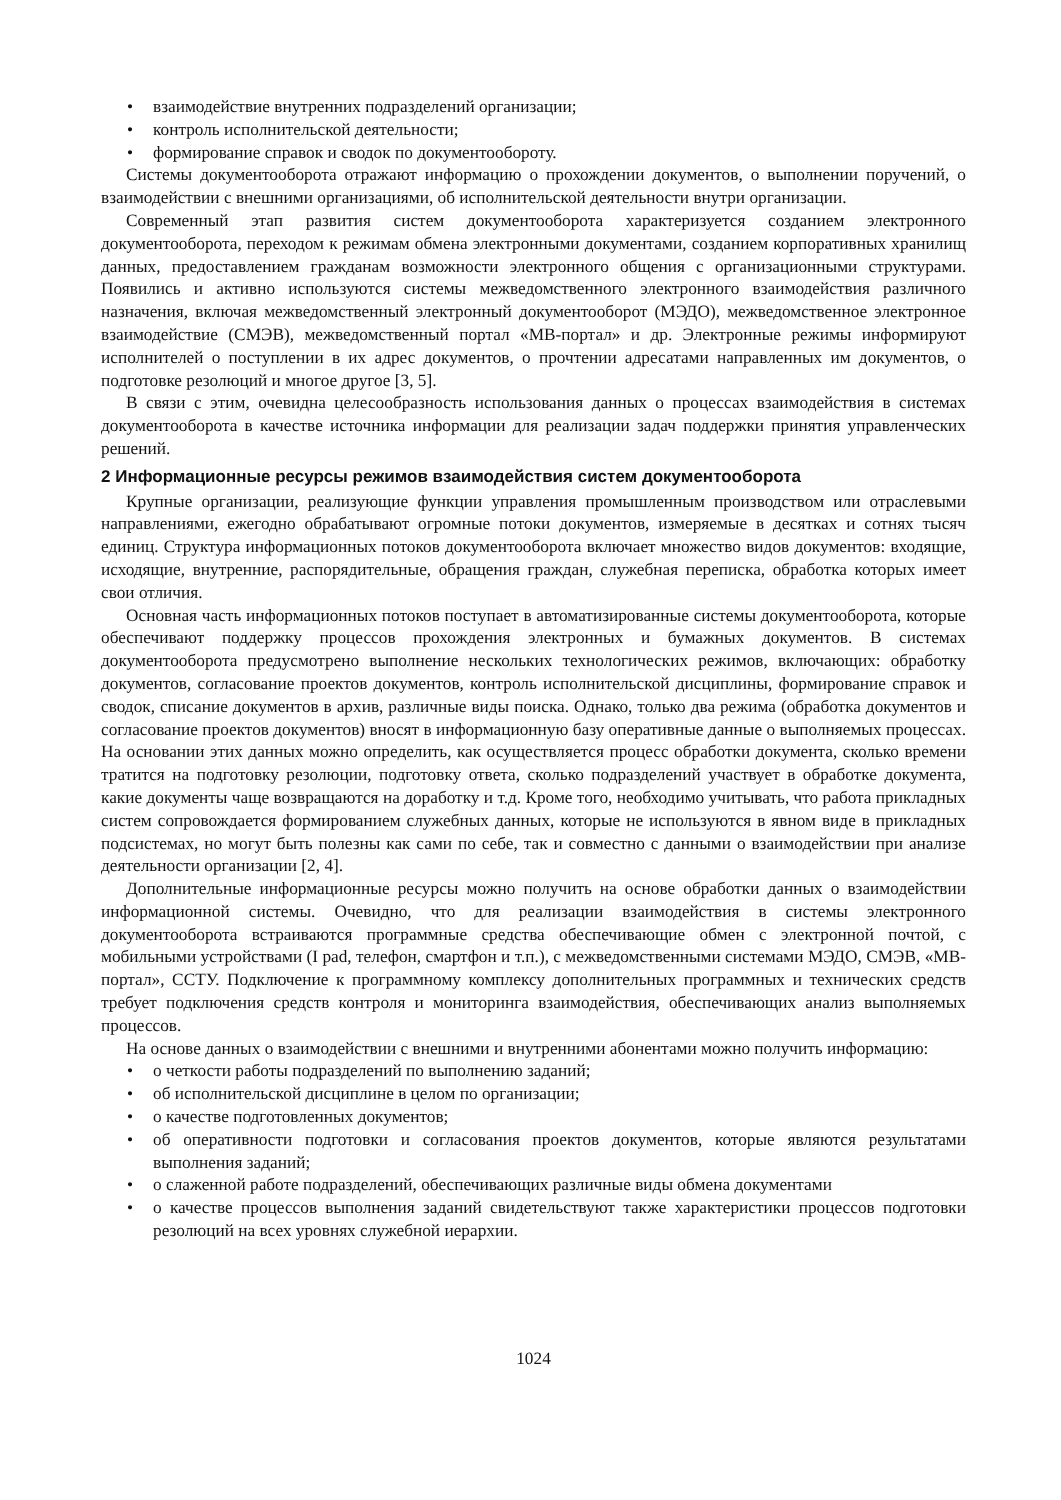• взаимодействие внутренних подразделений организации;
• контроль исполнительской деятельности;
• формирование справок и сводок по документообороту.
Системы документооборота отражают информацию о прохождении документов, о выполнении поручений, о взаимодействии с внешними организациями, об исполнительской деятельности внутри организации.
Современный этап развития систем документооборота характеризуется созданием электронного документооборота, переходом к режимам обмена электронными документами, созданием корпоративных хранилищ данных, предоставлением гражданам возможности электронного общения с организационными структурами. Появились и активно используются системы межведомственного электронного взаимодействия различного назначения, включая межведомственный электронный документооборот (МЭДО), межведомственное электронное взаимодействие (СМЭВ), межведомственный портал «МВ-портал» и др. Электронные режимы информируют исполнителей о поступлении в их адрес документов, о прочтении адресатами направленных им документов, о подготовке резолюций и многое другое [3, 5].
В связи с этим, очевидна целесообразность использования данных о процессах взаимодействия в системах документооборота в качестве источника информации для реализации задач поддержки принятия управленческих решений.
2 Информационные ресурсы режимов взаимодействия систем документооборота
Крупные организации, реализующие функции управления промышленным производством или отраслевыми направлениями, ежегодно обрабатывают огромные потоки документов, измеряемые в десятках и сотнях тысяч единиц. Структура информационных потоков документооборота включает множество видов документов: входящие, исходящие, внутренние, распорядительные, обращения граждан, служебная переписка, обработка которых имеет свои отличия.
Основная часть информационных потоков поступает в автоматизированные системы документооборота, которые обеспечивают поддержку процессов прохождения электронных и бумажных документов. В системах документооборота предусмотрено выполнение нескольких технологических режимов, включающих: обработку документов, согласование проектов документов, контроль исполнительской дисциплины, формирование справок и сводок, списание документов в архив, различные виды поиска. Однако, только два режима (обработка документов и согласование проектов документов) вносят в информационную базу оперативные данные о выполняемых процессах. На основании этих данных можно определить, как осуществляется процесс обработки документа, сколько времени тратится на подготовку резолюции, подготовку ответа, сколько подразделений участвует в обработке документа, какие документы чаще возвращаются на доработку и т.д. Кроме того, необходимо учитывать, что работа прикладных систем сопровождается формированием служебных данных, которые не используются в явном виде в прикладных подсистемах, но могут быть полезны как сами по себе, так и совместно с данными о взаимодействии при анализе деятельности организации [2, 4].
Дополнительные информационные ресурсы можно получить на основе обработки данных о взаимодействии информационной системы. Очевидно, что для реализации взаимодействия в системы электронного документооборота встраиваются программные средства обеспечивающие обмен с электронной почтой, с мобильными устройствами (I pad, телефон, смартфон и т.п.), с межведомственными системами МЭДО, СМЭВ, «МВ-портал», ССТУ. Подключение к программному комплексу дополнительных программных и технических средств требует подключения средств контроля и мониторинга взаимодействия, обеспечивающих анализ выполняемых процессов.
На основе данных о взаимодействии с внешними и внутренними абонентами можно получить информацию:
• о четкости работы подразделений по выполнению заданий;
• об исполнительской дисциплине в целом по организации;
• о качестве подготовленных документов;
• об оперативности подготовки и согласования проектов документов, которые являются результатами выполнения заданий;
• о слаженной работе подразделений, обеспечивающих различные виды обмена документами
• о качестве процессов выполнения заданий свидетельствуют также характеристики процессов подготовки резолюций на всех уровнях служебной иерархии.
1024